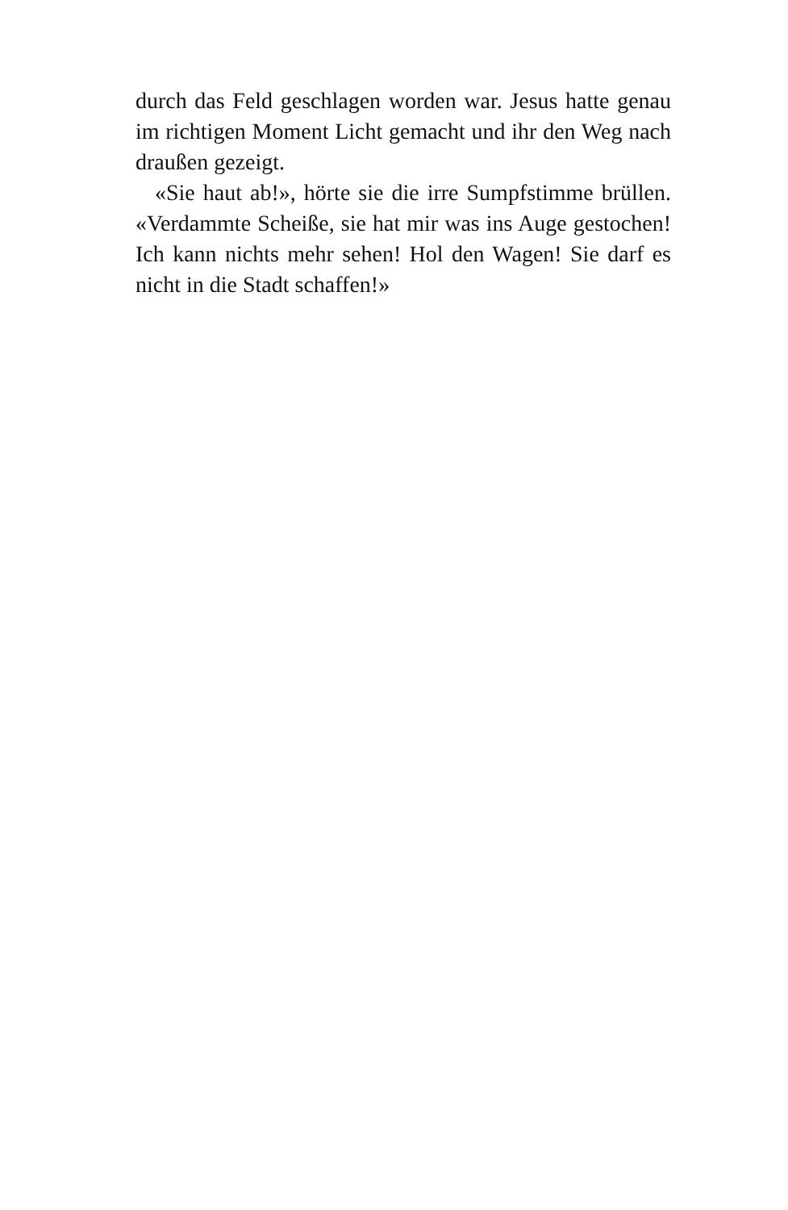durch das Feld geschlagen worden war. Jesus hatte genau im richtigen Moment Licht gemacht und ihr den Weg nach draußen gezeigt.
«Sie haut ab!», hörte sie die irre Sumpfstimme brüllen. «Verdammte Scheiße, sie hat mir was ins Auge gestochen! Ich kann nichts mehr sehen! Hol den Wagen! Sie darf es nicht in die Stadt schaffen!»